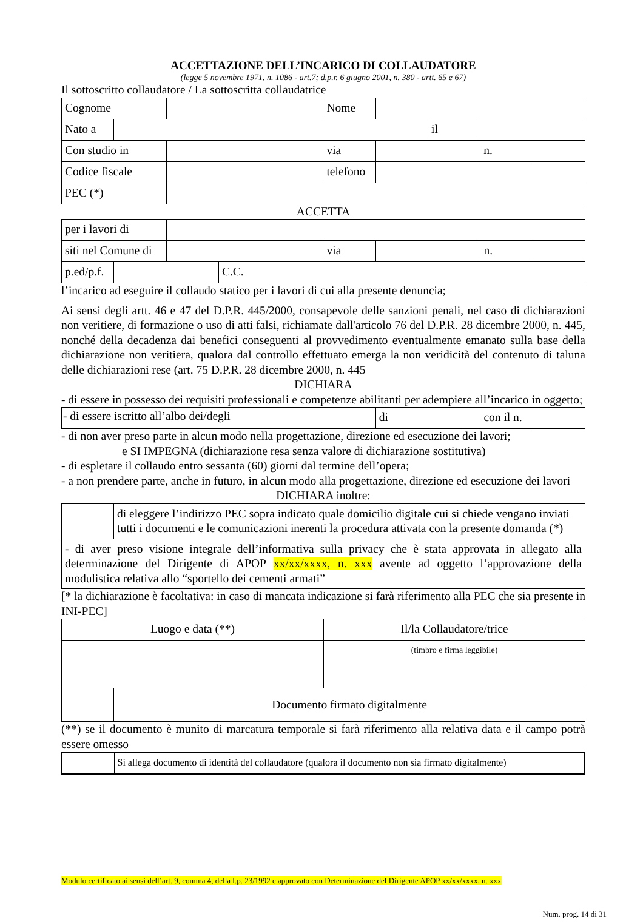ACCETTAZIONE DELL’INCARICO DI COLLAUDATORE
(legge 5 novembre 1971, n. 1086 - art.7; d.p.r. 6 giugno 2001, n. 380 - artt. 65 e 67)
Il sottoscritto collaudatore / La sottoscritta collaudatrice
| Cognome | | | Nome | | | | |
| Nato a | | | | | il | | |
| Con studio in | | | via | | | n. | |
| Codice fiscale | | | telefono | | | | |
| PEC (*) | | | | | | | |
ACCETTA
| per i lavori di | | | | | | | | |
| siti nel Comune di | | | | | via | | n. | |
| p.ed/p.f. | | | C.C. | | | | | |
l’incarico ad eseguire il collaudo statico per i lavori di cui alla presente denuncia;
Ai sensi degli artt. 46 e 47 del D.P.R. 445/2000, consapevole delle sanzioni penali, nel caso di dichiarazioni non veritiere, di formazione o uso di atti falsi, richiamate dall'articolo 76 del D.P.R. 28 dicembre 2000, n. 445, nonché della decadenza dai benefici conseguenti al provvedimento eventualmente emanato sulla base della dichiarazione non veritiera, qualora dal controllo effettuato emerga la non veridicità del contenuto di taluna delle dichiarazioni rese (art. 75 D.P.R. 28 dicembre 2000, n. 445
DICHIARA
- di essere in possesso dei requisiti professionali e competenze abilitanti per adempiere all’incarico in oggetto;
| - di essere iscritto all’albo dei/degli | | di | | con il n. | |
- di non aver preso parte in alcun modo nella progettazione, direzione ed esecuzione dei lavori;
e SI IMPEGNA (dichiarazione resa senza valore di dichiarazione sostitutiva)
- di espletare il collaudo entro sessanta (60) giorni dal termine dell’opera;
- a non prendere parte, anche in futuro, in alcun modo alla progettazione, direzione ed esecuzione dei lavori
DICHIARA inoltre:
| | di eleggere l’indirizzo PEC sopra indicato quale domicilio digitale cui si chiede vengano inviati tutti i documenti e le comunicazioni inerenti la procedura attivata con la presente domanda (*) |
| - di aver preso visione integrale dell’informativa sulla privacy che è stata approvata in allegato alla determinazione del Dirigente di APOP xx/xx/xxxx, n. xxx avente ad oggetto l’approvazione della modulistica relativa allo “sportello dei cementi armati” | |
[* la dichiarazione è facoltativa: in caso di mancata indicazione si farà riferimento alla PEC che sia presente in INI-PEC]
| Luogo e data (**) | | Il/la Collaudatore/trice |
| | | (timbro e firma leggibile) |
| | Documento firmato digitalmente | |
(**) se il documento è munito di marcatura temporale si farà riferimento alla relativa data e il campo potrà essere omesso
| | Si allega documento di identità del collaudatore (qualora il documento non sia firmato digitalmente) |
Modulo certificato ai sensi dell’art. 9, comma 4, della l.p. 23/1992 e approvato con Determinazione del Dirigente APOP xx/xx/xxxx, n. xxx
Num. prog. 14 di 31